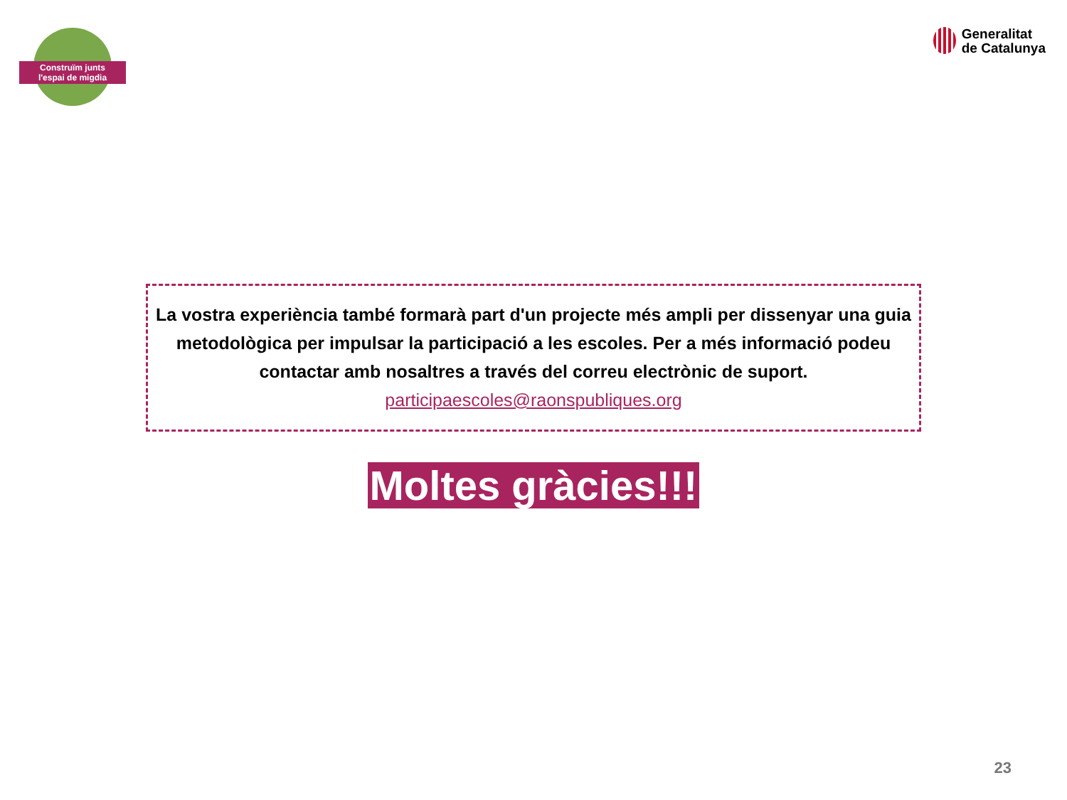Construïm junts
l'espai de migdia
Generalitat
de Catalunya
La vostra experiència també formarà part d'un projecte més ampli per dissenyar una guia metodològica per impulsar la participació a les escoles. Per a més informació podeu contactar amb nosaltres a través del correu electrònic de suport.
participaescoles@raonspubliques.org
Moltes gràcies!!!
23